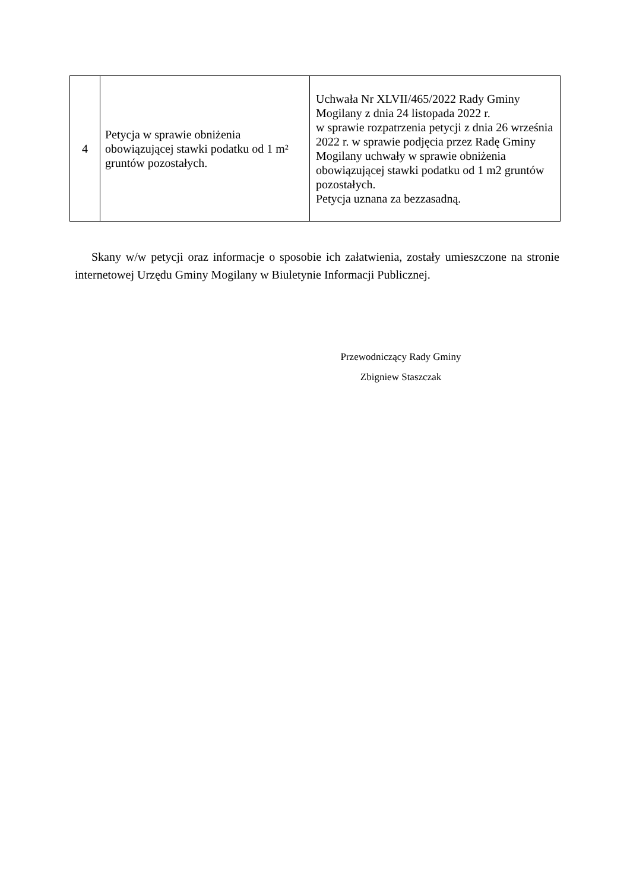| 4 | Petycja w sprawie obniżenia obowiązującej stawki podatku od 1 m² gruntów pozostałych. | Uchwała Nr XLVII/465/2022 Rady Gminy Mogilany z dnia 24 listopada 2022 r. w sprawie rozpatrzenia petycji z dnia 26 września 2022 r. w sprawie podjęcia przez Radę Gminy Mogilany uchwały w sprawie obniżenia obowiązującej stawki podatku od 1 m2 gruntów pozostałych. Petycja uznana za bezzasadną. |
Skany w/w petycji oraz informacje o sposobie ich załatwienia, zostały umieszczone na stronie internetowej Urzędu Gminy Mogilany w Biuletynie Informacji Publicznej.
Przewodniczący Rady Gminy
Zbigniew Staszczak